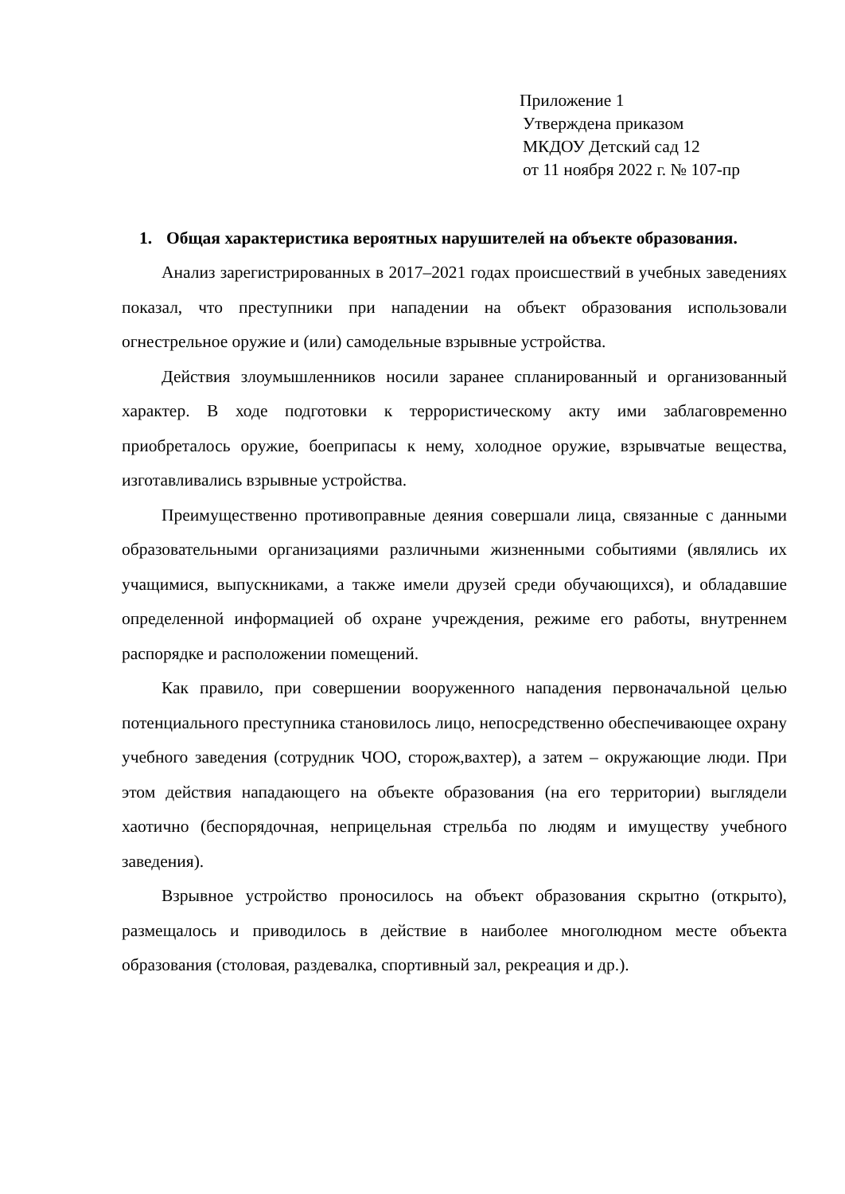Приложение 1
Утверждена приказом
МКДОУ Детский сад 12
от 11 ноября 2022 г. № 107-пр
1. Общая характеристика вероятных нарушителей на объекте образования.
Анализ зарегистрированных в 2017–2021 годах происшествий в учебных заведениях показал, что преступники при нападении на объект образования использовали огнестрельное оружие и (или) самодельные взрывные устройства.
Действия злоумышленников носили заранее спланированный и организованный характер. В ходе подготовки к террористическому акту ими заблаговременно приобреталось оружие, боеприпасы к нему, холодное оружие, взрывчатые вещества, изготавливались взрывные устройства.
Преимущественно противоправные деяния совершали лица, связанные с данными образовательными организациями различными жизненными событиями (являлись их учащимися, выпускниками, а также имели друзей среди обучающихся), и обладавшие определенной информацией об охране учреждения, режиме его работы, внутреннем распорядке и расположении помещений.
Как правило, при совершении вооруженного нападения первоначальной целью потенциального преступника становилось лицо, непосредственно обеспечивающее охрану учебного заведения (сотрудник ЧОО, сторож,вахтер), а затем – окружающие люди. При этом действия нападающего на объекте образования (на его территории) выглядели хаотично (беспорядочная, неприцельная стрельба по людям и имуществу учебного заведения).
Взрывное устройство проносилось на объект образования скрытно (открыто), размещалось и приводилось в действие в наиболее многолюдном месте объекта образования (столовая, раздевалка, спортивный зал, рекреация и др.).